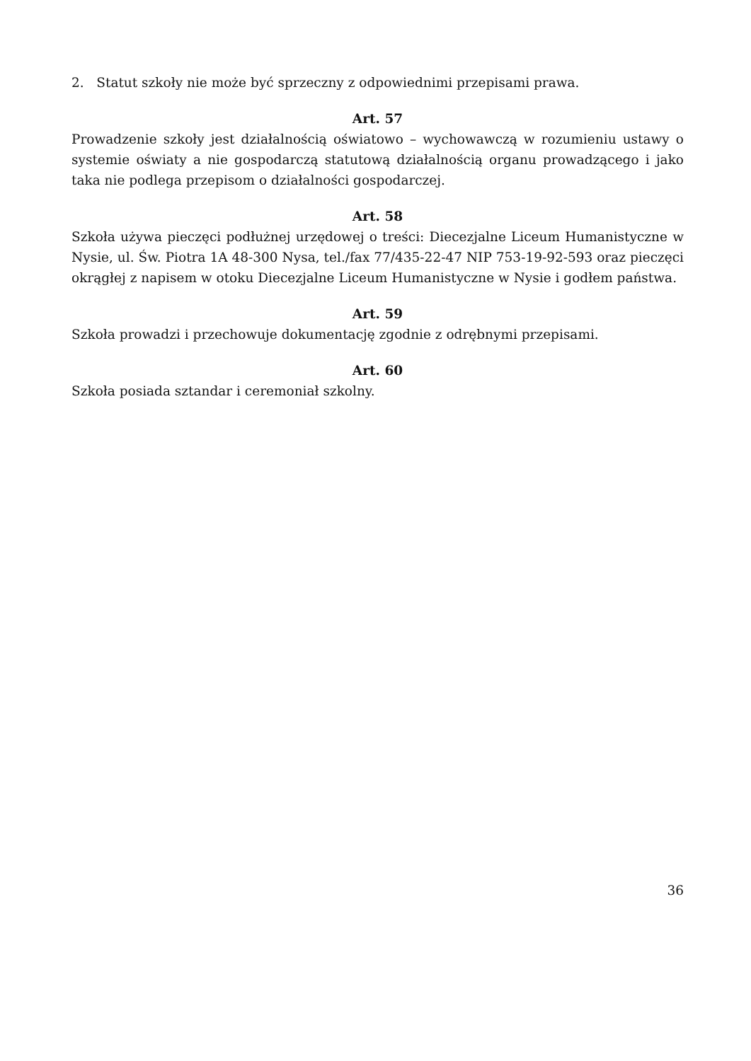2. Statut szkoły nie może być sprzeczny z odpowiednimi przepisami prawa.
Art. 57
Prowadzenie szkoły jest działalnością oświatowo – wychowawczą w rozumieniu ustawy o systemie oświaty a nie gospodarczą statutową działalnością organu prowadzącego i jako taka nie podlega przepisom o działalności gospodarczej.
Art. 58
Szkoła używa pieczęci podłużnej urzędowej o treści: Diecezjalne Liceum Humanistyczne w Nysie, ul. Św. Piotra 1A 48-300 Nysa, tel./fax 77/435-22-47 NIP 753-19-92-593 oraz pieczęci okrągłej z napisem w otoku Diecezjalne Liceum Humanistyczne w Nysie i godłem państwa.
Art. 59
Szkoła prowadzi i przechowuje dokumentację zgodnie z odrębnymi przepisami.
Art. 60
Szkoła posiada sztandar i ceremoniał szkolny.
36